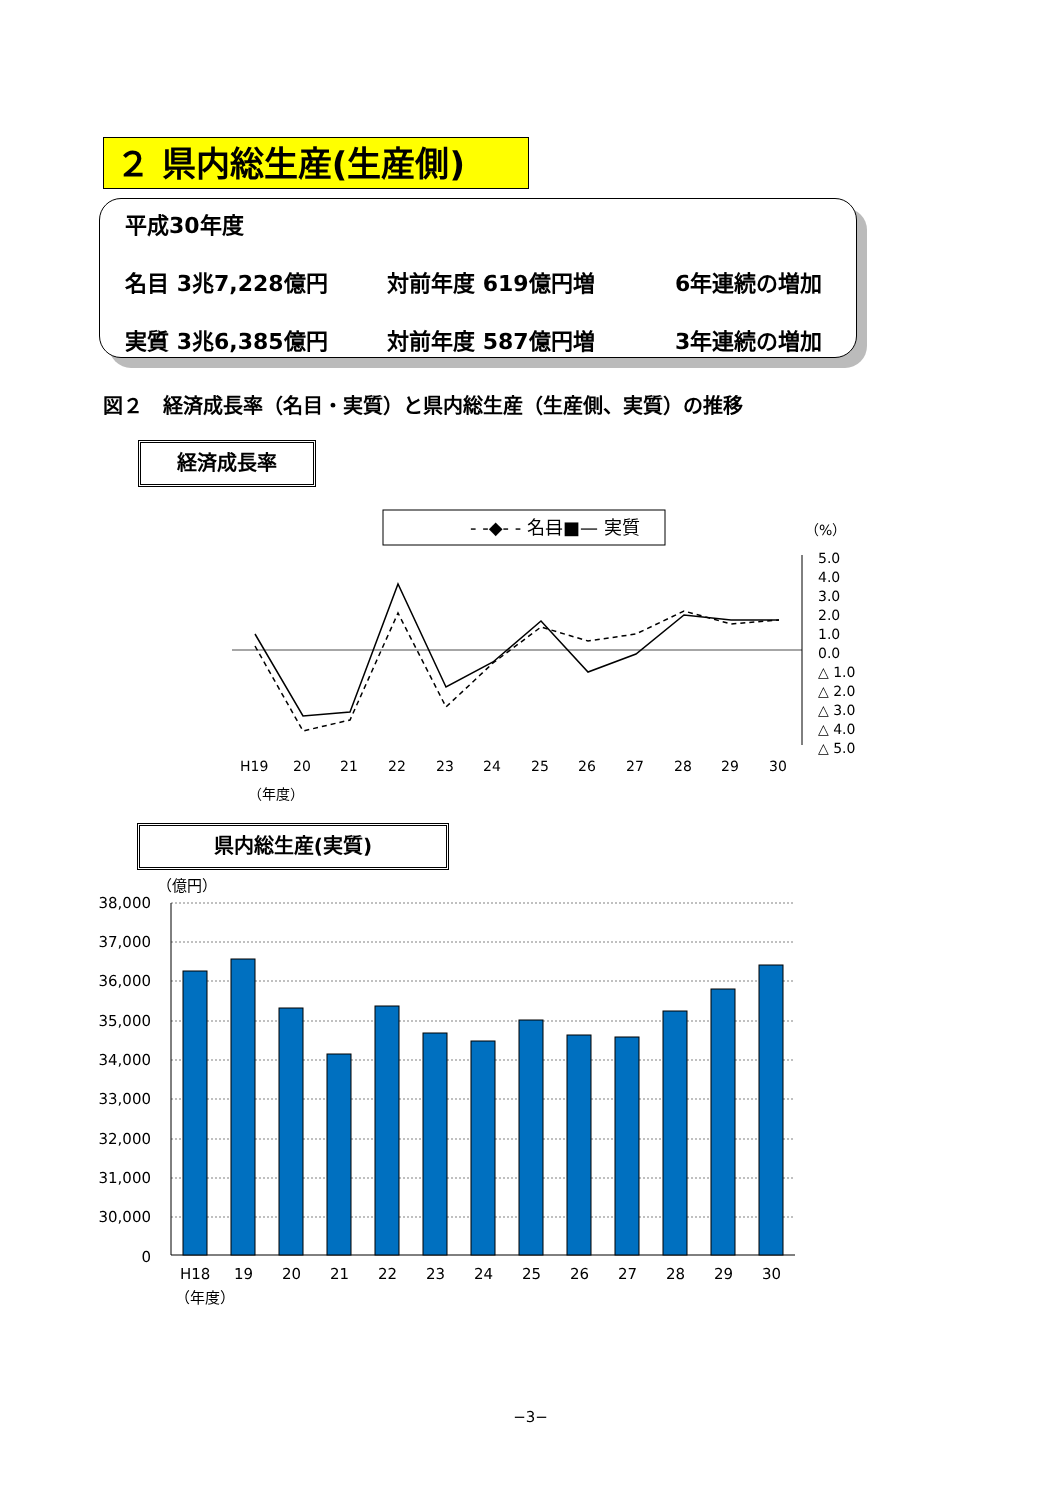２ 県内総生産(生産側)
平成30年度
名目 3兆7,228億円 対前年度 619億円増 6年連続の増加
実質 3兆6,385億円 対前年度 587億円増 3年連続の増加
図２　経済成長率（名目・実質）と県内総生産（生産側、実質）の推移
経済成長率
- -◆- - 名目
—■— 実質
（%）
5.0
4.0
3.0
2.0
1.0
0.0
△ 1.0
△ 2.0
△ 3.0
△ 4.0
△ 5.0
H19
20
21
22
23
24
25
26
27
28
29
30
（年度）
県内総生産(実質)
（億円）
38,000
37,000
36,000
35,000
34,000
33,000
32,000
31,000
30,000
0
H18
19
20
21
22
23
24
25
26
27
28
29
30
（年度）
−3−